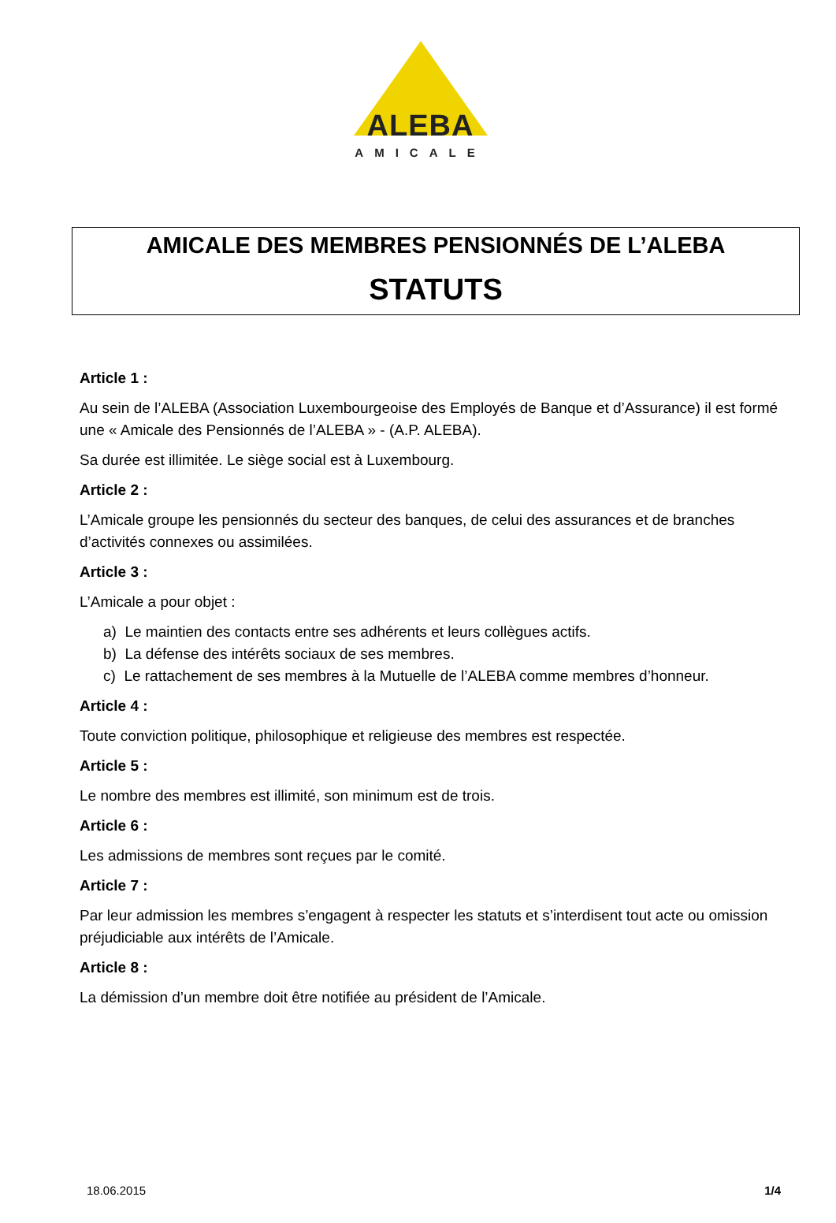ALEBA
AMICALE
AMICALE DES MEMBRES PENSIONNÉS DE L’ALEBA
STATUTS
Article 1 :
Au sein de l’ALEBA (Association Luxembourgeoise des Employés de Banque et d’Assurance) il est formé une « Amicale des Pensionnés de l’ALEBA » - (A.P. ALEBA).
Sa durée est illimitée. Le siège social est à Luxembourg.
Article 2 :
L’Amicale groupe les pensionnés du secteur des banques, de celui des assurances et de branches d’activités connexes ou assimilées.
Article 3 :
L’Amicale a pour objet :
a) Le maintien des contacts entre ses adhérents et leurs collègues actifs.
b) La défense des intérêts sociaux de ses membres.
c) Le rattachement de ses membres à la Mutuelle de l’ALEBA comme membres d’honneur.
Article 4 :
Toute conviction politique, philosophique et religieuse des membres est respectée.
Article 5 :
Le nombre des membres est illimité, son minimum est de trois.
Article 6 :
Les admissions de membres sont reçues par le comité.
Article 7 :
Par leur admission les membres s’engagent à respecter les statuts et s’interdisent tout acte ou omission préjudiciable aux intérêts de l’Amicale.
Article 8 :
La démission d’un membre doit être notifiée au président de l’Amicale.
18.06.2015 1/4